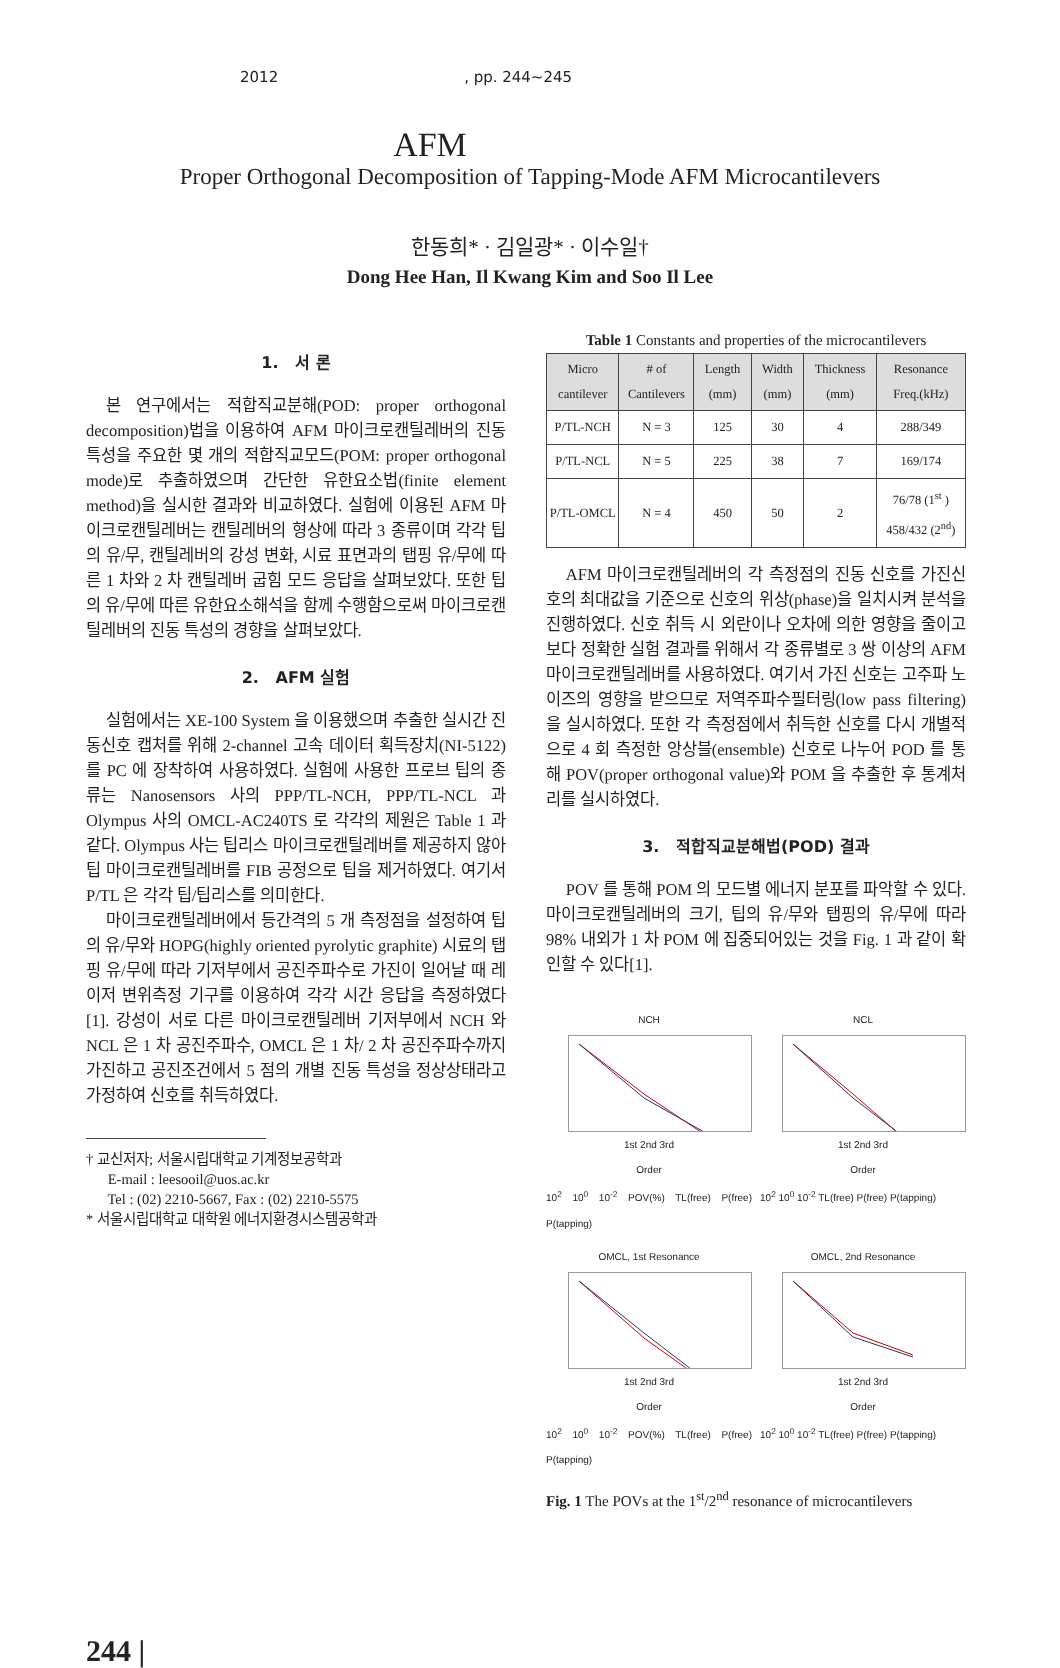2012 , pp. 244~245
AFM
Proper Orthogonal Decomposition of Tapping-Mode AFM Microcantilevers
한동희* · 김일광* · 이수일†
Dong Hee Han, Il Kwang Kim and Soo Il Lee
1. 서 론
본 연구에서는 적합직교분해(POD: proper orthogonal decomposition)법을 이용하여 AFM 마이크로캔틸레버의 진동특성을 주요한 몇 개의 적합직교모드(POM: proper orthogonal mode)로 추출하였으며 간단한 유한요소법(finite element method)을 실시한 결과와 비교하였다. 실험에 이용된 AFM 마이크로캔틸레버는 캔틸레버의 형상에 따라 3 종류이며 각각 팁의 유/무, 캔틸레버의 강성 변화, 시료 표면과의 탭핑 유/무에 따른 1 차와 2 차 캔틸레버 굽힘 모드 응답을 살펴보았다. 또한 팁의 유/무에 따른 유한요소해석을 함께 수행함으로써 마이크로캔틸레버의 진동 특성의 경향을 살펴보았다.
2. AFM 실험
실험에서는 XE-100 System 을 이용했으며 추출한 실시간 진동신호 캡처를 위해 2-channel 고속 데이터 획득장치(NI-5122)를 PC 에 장착하여 사용하였다. 실험에 사용한 프로브 팁의 종류는 Nanosensors 사의 PPP/TL-NCH, PPP/TL-NCL 과 Olympus 사의 OMCL-AC240TS 로 각각의 제원은 Table 1 과 같다. Olympus 사는 팁리스 마이크로캔틸레버를 제공하지 않아 팁 마이크로캔틸레버를 FIB 공정으로 팁을 제거하였다. 여기서 P/TL 은 각각 팁/팁리스를 의미한다.
마이크로캔틸레버에서 등간격의 5 개 측정점을 설정하여 팁의 유/무와 HOPG(highly oriented pyrolytic graphite) 시료의 탭핑 유/무에 따라 기저부에서 공진주파수로 가진이 일어날 때 레이저 변위측정 기구를 이용하여 각각 시간 응답을 측정하였다[1]. 강성이 서로 다른 마이크로캔틸레버 기저부에서 NCH 와 NCL 은 1 차 공진주파수, OMCL 은 1 차/ 2 차 공진주파수까지 가진하고 공진조건에서 5 점의 개별 진동 특성을 정상상태라고 가정하여 신호를 취득하였다.
† 교신저자; 서울시립대학교 기계정보공학과
E-mail : leesooil@uos.ac.kr
Tel : (02) 2210-5667, Fax : (02) 2210-5575
* 서울시립대학교 대학원 에너지환경시스템공학과
Table 1 Constants and properties of the microcantilevers
| Micro cantilever | # of Cantilevers | Length (mm) | Width (mm) | Thickness (mm) | Resonance Freq.(kHz) |
| --- | --- | --- | --- | --- | --- |
| P/TL-NCH | N = 3 | 125 | 30 | 4 | 288/349 |
| P/TL-NCL | N = 5 | 225 | 38 | 7 | 169/174 |
| P/TL-OMCL | N = 4 | 450 | 50 | 2 | 76/78 (1<sup>st</sup> ) 458/432 (2<sup>nd</sup>) |
AFM 마이크로캔틸레버의 각 측정점의 진동 신호를 가진신호의 최대값을 기준으로 신호의 위상(phase)을 일치시켜 분석을 진행하였다. 신호 취득 시 외란이나 오차에 의한 영향을 줄이고 보다 정확한 실험 결과를 위해서 각 종류별로 3 쌍 이상의 AFM 마이크로캔틸레버를 사용하였다. 여기서 가진 신호는 고주파 노이즈의 영향을 받으므로 저역주파수필터링(low pass filtering)을 실시하였다. 또한 각 측정점에서 취득한 신호를 다시 개별적으로 4 회 측정한 앙상블(ensemble) 신호로 나누어 POD 를 통해 POV(proper orthogonal value)와 POM 을 추출한 후 통계처리를 실시하였다.
3. 적합직교분해법(POD) 결과
POV 를 통해 POM 의 모드별 에너지 분포를 파악할 수 있다. 마이크로캔틸레버의 크기, 팁의 유/무와 탭핑의 유/무에 따라 98% 내외가 1 차 POM 에 집중되어있는 것을 Fig. 1 과 같이 확인할 수 있다[1].
NCH
1st 2nd 3rd
Order
10<sup>2</sup> 10<sup>0</sup> 10<sup>-2</sup> POV(%) TL(free) P(free) P(tapping)
NCL
1st 2nd 3rd
Order
10<sup>2</sup> 10<sup>0</sup> 10<sup>-2</sup> TL(free) P(free) P(tapping)
OMCL, 1st Resonance
1st 2nd 3rd
Order
10<sup>2</sup> 10<sup>0</sup> 10<sup>-2</sup> POV(%) TL(free) P(free) P(tapping)
OMCL, 2nd Resonance
1st 2nd 3rd
Order
10<sup>2</sup> 10<sup>0</sup> 10<sup>-2</sup> TL(free) P(free) P(tapping)
Fig. 1 The POVs at the 1<sup>st</sup>/2<sup>nd</sup> resonance of microcantilevers
244 |